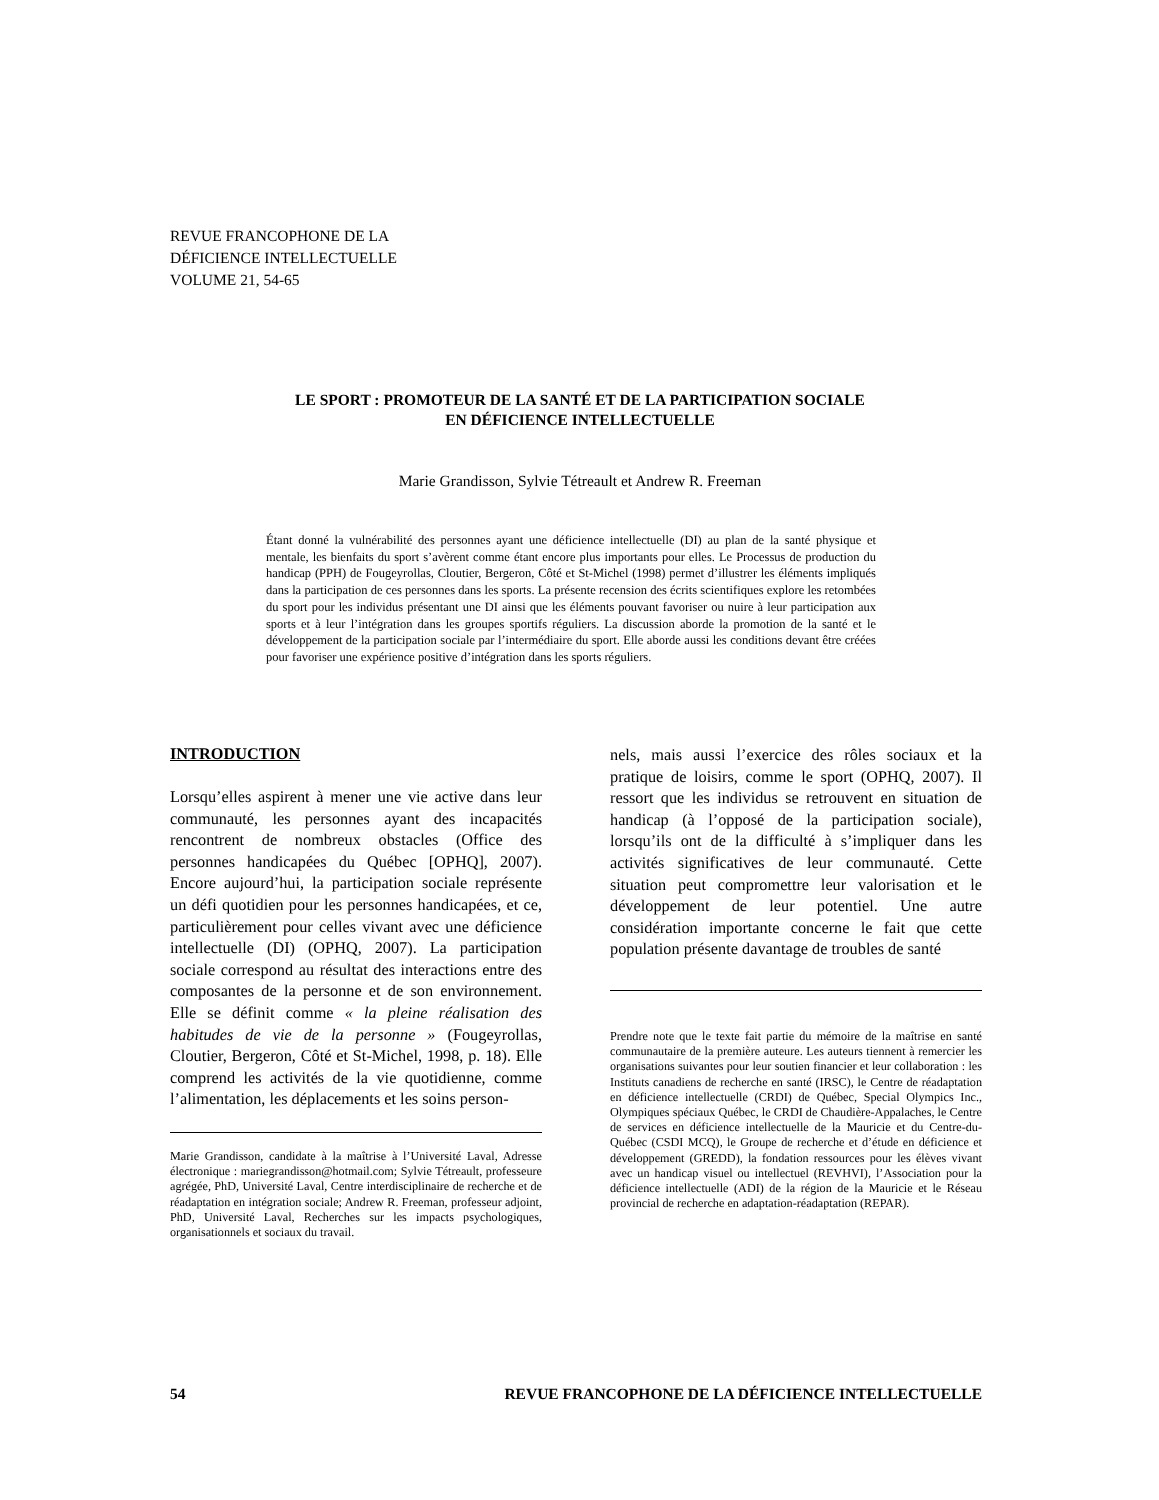REVUE FRANCOPHONE DE LA
DÉFICIENCE INTELLECTUELLE
VOLUME 21, 54-65
LE SPORT : PROMOTEUR DE LA SANTÉ ET DE LA PARTICIPATION SOCIALE
EN DÉFICIENCE INTELLECTUELLE
Marie Grandisson, Sylvie Tétreault et Andrew R. Freeman
Étant donné la vulnérabilité des personnes ayant une déficience intellectuelle (DI) au plan de la santé physique et mentale, les bienfaits du sport s’avèrent comme étant encore plus importants pour elles. Le Processus de production du handicap (PPH) de Fougeyrollas, Cloutier, Bergeron, Côté et St-Michel (1998) permet d’illustrer les éléments impliqués dans la participation de ces personnes dans les sports. La présente recension des écrits scientifiques explore les retombées du sport pour les individus présentant une DI ainsi que les éléments pouvant favoriser ou nuire à leur participation aux sports et à leur l’intégration dans les groupes sportifs réguliers. La discussion aborde la promotion de la santé et le développement de la participation sociale par l’intermédiaire du sport. Elle aborde aussi les conditions devant être créées pour favoriser une expérience positive d’intégration dans les sports réguliers.
INTRODUCTION
Lorsqu’elles aspirent à mener une vie active dans leur communauté, les personnes ayant des incapacités rencontrent de nombreux obstacles (Office des personnes handicapées du Québec [OPHQ], 2007). Encore aujourd’hui, la participation sociale représente un défi quotidien pour les personnes handicapées, et ce, particulièrement pour celles vivant avec une déficience intellectuelle (DI) (OPHQ, 2007). La participation sociale correspond au résultat des interactions entre des composantes de la personne et de son environnement. Elle se définit comme « la pleine réalisation des habitudes de vie de la personne » (Fougeyrollas, Cloutier, Bergeron, Côté et St-Michel, 1998, p. 18). Elle comprend les activités de la vie quotidienne, comme l’alimentation, les déplacements et les soins person-
Marie Grandisson, candidate à la maîtrise à l’Université Laval, Adresse électronique : mariegrandisson@hotmail.com; Sylvie Tétreault, professeure agrégée, PhD, Université Laval, Centre interdisciplinaire de recherche et de réadaptation en intégration sociale; Andrew R. Freeman, professeur adjoint, PhD, Université Laval, Recherches sur les impacts psychologiques, organisationnels et sociaux du travail.
nels, mais aussi l’exercice des rôles sociaux et la pratique de loisirs, comme le sport (OPHQ, 2007). Il ressort que les individus se retrouvent en situation de handicap (à l’opposé de la participation sociale), lorsqu’ils ont de la difficulté à s’impliquer dans les activités significatives de leur communauté. Cette situation peut compromettre leur valorisation et le développement de leur potentiel. Une autre considération importante concerne le fait que cette population présente davantage de troubles de santé
Prendre note que le texte fait partie du mémoire de la maîtrise en santé communautaire de la première auteure. Les auteurs tiennent à remercier les organisations suivantes pour leur soutien financier et leur collaboration : les Instituts canadiens de recherche en santé (IRSC), le Centre de réadaptation en déficience intellectuelle (CRDI) de Québec, Special Olympics Inc., Olympiques spéciaux Québec, le CRDI de Chaudière-Appalaches, le Centre de services en déficience intellectuelle de la Mauricie et du Centre-du-Québec (CSDI MCQ), le Groupe de recherche et d’étude en déficience et développement (GREDD), la fondation ressources pour les élèves vivant avec un handicap visuel ou intellectuel (REVHVI), l’Association pour la déficience intellectuelle (ADI) de la région de la Mauricie et le Réseau provincial de recherche en adaptation-réadaptation (REPAR).
54 REVUE FRANCOPHONE DE LA DÉFICIENCE INTELLECTUELLE